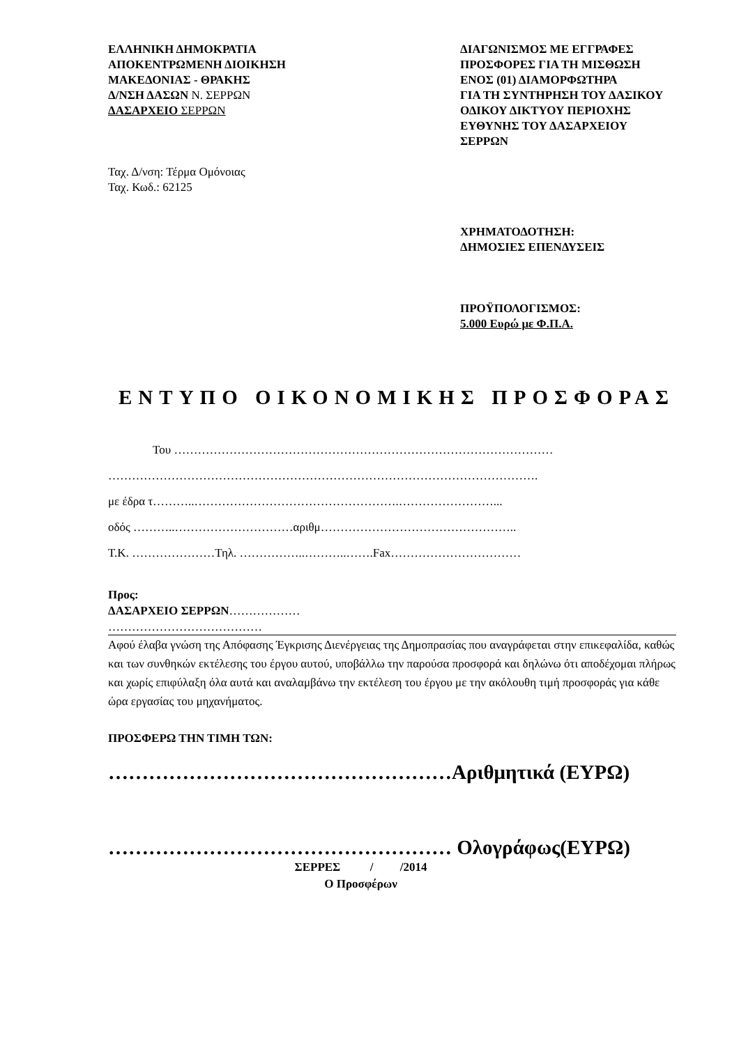ΕΛΛΗΝΙΚΗ ΔΗΜΟΚΡΑΤΙΑ
ΑΠΟΚΕΝΤΡΩΜΕΝΗ ΔΙΟΙΚΗΣΗ
ΜΑΚΕΔΟΝΙΑΣ - ΘΡΑΚΗΣ
Δ/ΝΣΗ ΔΑΣΩΝ Ν. ΣΕΡΡΩΝ
ΔΑΣΑΡΧΕΙΟ ΣΕΡΡΩΝ
Ταχ. Δ/νση: Τέρμα Ομόνοιας
Ταχ. Κωδ.: 62125
ΔΙΑΓΩΝΙΣΜΟΣ ΜΕ ΕΓΓΡΑΦΕΣ
ΠΡΟΣΦΟΡΕΣ ΓΙΑ ΤΗ ΜΙΣΘΩΣΗ
ΕΝΟΣ (01) ΔΙΑΜΟΡΦΩΤΗΡΑ
ΓΙΑ ΤΗ ΣΥΝΤΗΡΗΣΗ ΤΟΥ ΔΑΣΙΚΟΥ
ΟΔΙΚΟΥ ΔΙΚΤΥΟΥ ΠΕΡΙΟΧΗΣ
ΕΥΘΥΝΗΣ ΤΟΥ ΔΑΣΑΡΧΕΙΟΥ
ΣΕΡΡΩΝ
ΧΡΗΜΑΤΟΔΟΤΗΣΗ:
ΔΗΜΟΣΙΕΣ ΕΠΕΝΔΥΣΕΙΣ
ΠΡΟΫΠΟΛΟΓΙΣΜΟΣ:
5.000 Ευρώ με Φ.Π.Α.
ΕΝΤΥΠΟ ΟΙΚΟΝΟΜΙΚΗΣ ΠΡΟΣΦΟΡΑΣ
Του ……………………………………………………………………………………
……………………………………………………………………………………………….
με έδρα τ………..…………………………………………….……………………...
οδός ………..…………………………αριθμ…………………………………………..
Τ.Κ. …………………Τηλ. ……………..………..…….Fax……………………………
Προς:
ΔΑΣΑΡΧΕΙΟ ΣΕΡΡΩΝ………………
…………………………………
Αφού έλαβα γνώση της Απόφασης Έγκρισης Διενέργειας της Δημοπρασίας που αναγράφεται στην επικεφαλίδα, καθώς και των συνθηκών εκτέλεσης του έργου αυτού, υποβάλλω την παρούσα προσφορά και δηλώνω ότι αποδέχομαι πλήρως και χωρίς επιφύλαξη όλα αυτά και αναλαμβάνω την εκτέλεση του έργου με την ακόλουθη τιμή προσφοράς για κάθε ώρα εργασίας του μηχανήματος.
ΠΡΟΣΦΕΡΩ ΤΗΝ ΤΙΜΗ ΤΩΝ:
……………………………………………Αριθμητικά (ΕΥΡΩ)
…………………………………………… Ολογράφως(ΕΥΡΩ)
ΣΕΡΡΕΣ / /2014
Ο Προσφέρων